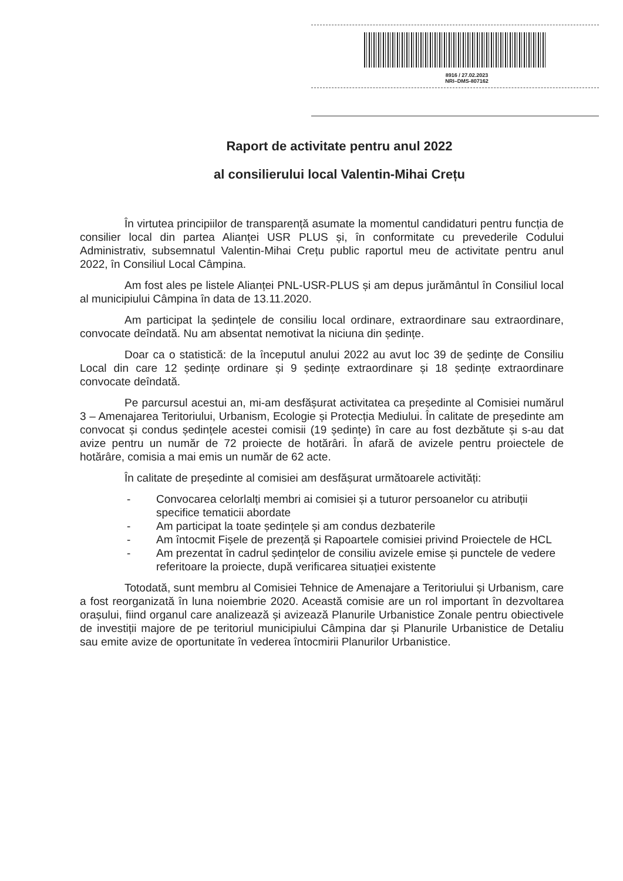8916 / 27.02.2023
NRI–DMS-807162
Raport de activitate pentru anul 2022
al consilierului local Valentin-Mihai Crețu
În virtutea principiilor de transparență asumate la momentul candidaturi pentru funcția de consilier local din partea Alianței USR PLUS și, în conformitate cu prevederile Codului Administrativ, subsemnatul Valentin-Mihai Crețu public raportul meu de activitate pentru anul 2022, în Consiliul Local Câmpina.
Am fost ales pe listele Alianței PNL-USR-PLUS și am depus jurământul în Consiliul local al municipiului Câmpina în data de 13.11.2020.
Am participat la ședințele de consiliu local ordinare, extraordinare sau extraordinare, convocate deîndată. Nu am absentat nemotivat la niciuna din ședințe.
Doar ca o statistică: de la începutul anului 2022 au avut loc 39 de ședințe de Consiliu Local din care 12 ședințe ordinare și 9 ședințe extraordinare și 18 ședințe extraordinare convocate deîndată.
Pe parcursul acestui an, mi-am desfășurat activitatea ca președinte al Comisiei numărul 3 – Amenajarea Teritoriului, Urbanism, Ecologie și Protecția Mediului. În calitate de președinte am convocat și condus ședințele acestei comisii (19 ședințe) în care au fost dezbătute și s-au dat avize pentru un număr de 72 proiecte de hotărâri. În afară de avizele pentru proiectele de hotărâre, comisia a mai emis un număr de 62 acte.
În calitate de președinte al comisiei am desfășurat următoarele activități:
- Convocarea celorlalți membri ai comisiei și a tuturor persoanelor cu atribuții specifice tematicii abordate
- Am participat la toate ședințele și am condus dezbaterile
- Am întocmit Fișele de prezență și Rapoartele comisiei privind Proiectele de HCL
- Am prezentat în cadrul ședințelor de consiliu avizele emise și punctele de vedere referitoare la proiecte, după verificarea situației existente
Totodată, sunt membru al Comisiei Tehnice de Amenajare a Teritoriului și Urbanism, care a fost reorganizată în luna noiembrie 2020. Această comisie are un rol important în dezvoltarea orașului, fiind organul care analizează și avizează Planurile Urbanistice Zonale pentru obiectivele de investiții majore de pe teritoriul municipiului Câmpina dar și Planurile Urbanistice de Detaliu sau emite avize de oportunitate în vederea întocmirii Planurilor Urbanistice.